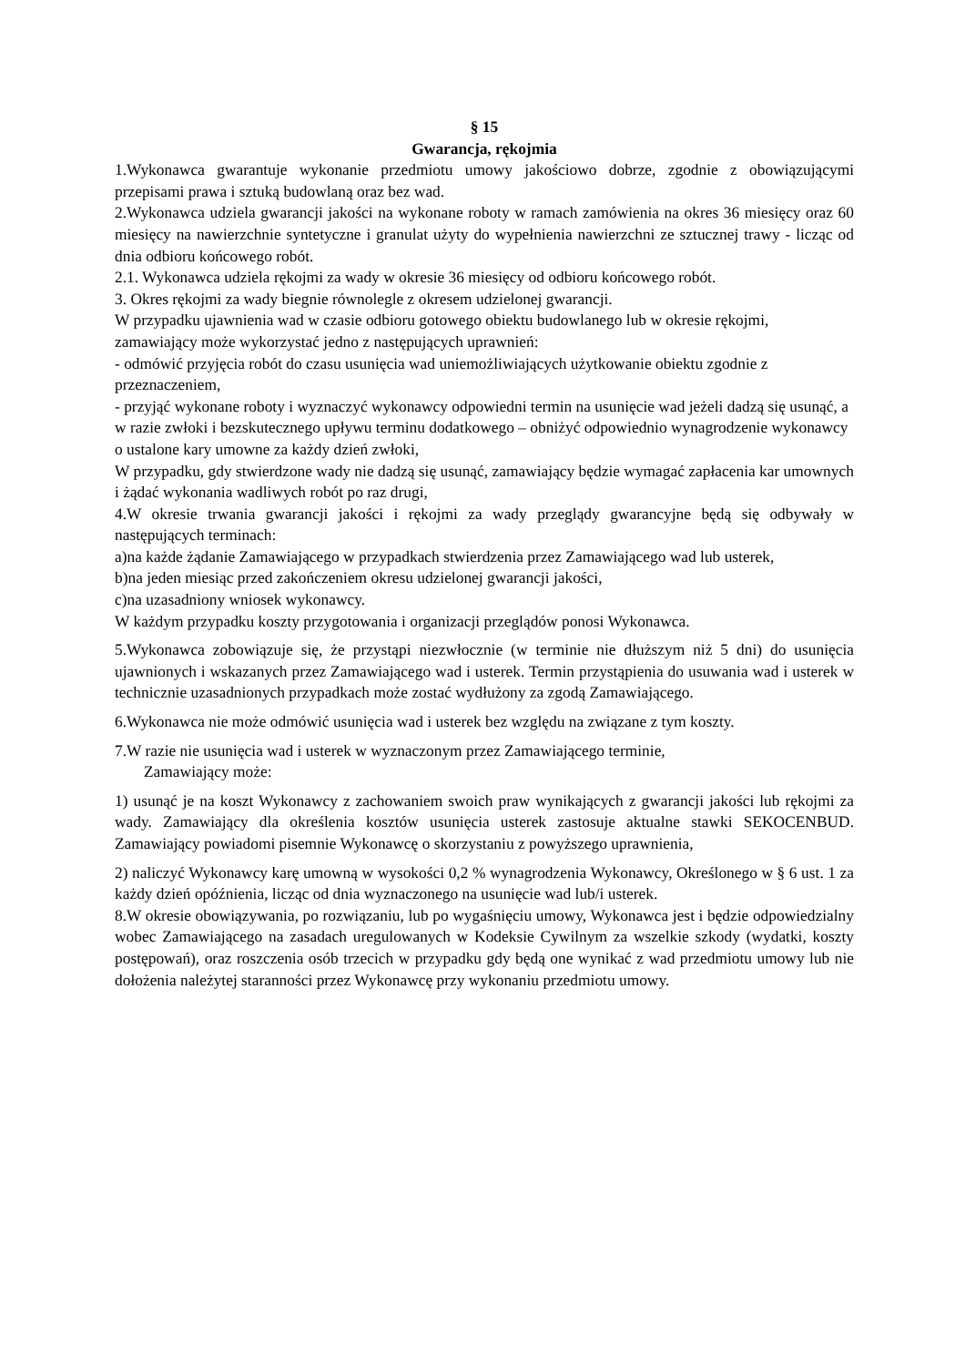§ 15
Gwarancja, rękojmia
1.Wykonawca gwarantuje wykonanie przedmiotu umowy jakościowo dobrze, zgodnie z obowiązującymi przepisami prawa i sztuką budowlaną oraz bez wad.
2.Wykonawca udziela gwarancji jakości na wykonane roboty w ramach zamówienia na okres 36 miesięcy oraz 60 miesięcy na nawierzchnie syntetyczne i granulat użyty do wypełnienia nawierzchni ze sztucznej trawy - licząc od dnia odbioru końcowego robót.
2.1. Wykonawca udziela rękojmi za wady w okresie 36 miesięcy od odbioru końcowego robót.
3. Okres rękojmi za wady biegnie równolegle z okresem udzielonej gwarancji.
W przypadku ujawnienia wad w czasie odbioru gotowego obiektu budowlanego lub w okresie rękojmi, zamawiający może wykorzystać jedno z następujących uprawnień:
- odmówić przyjęcia robót do czasu usunięcia wad uniemożliwiających użytkowanie obiektu zgodnie z przeznaczeniem,
- przyjąć wykonane roboty i wyznaczyć wykonawcy odpowiedni termin na usunięcie wad jeżeli dadzą się usunąć, a w razie zwłoki i bezskutecznego upływu terminu dodatkowego – obniżyć odpowiednio wynagrodzenie wykonawcy o ustalone kary umowne za każdy dzień zwłoki,
W przypadku, gdy stwierdzone wady nie dadzą się usunąć, zamawiający będzie wymagać zapłacenia kar umownych i żądać wykonania wadliwych robót po raz drugi,
4.W okresie trwania gwarancji jakości i rękojmi za wady przeglądy gwarancyjne będą się odbywały w następujących terminach:
a)na każde żądanie Zamawiającego w przypadkach stwierdzenia przez Zamawiającego wad lub usterek,
b)na jeden miesiąc przed zakończeniem okresu udzielonej gwarancji jakości,
c)na uzasadniony wniosek wykonawcy.
W każdym przypadku koszty przygotowania i organizacji przeglądów ponosi Wykonawca.
5.Wykonawca zobowiązuje się, że przystąpi niezwłocznie (w terminie nie dłuższym niż 5 dni) do usunięcia ujawnionych i wskazanych przez Zamawiającego wad i usterek. Termin przystąpienia do usuwania wad i usterek w technicznie uzasadnionych przypadkach może zostać wydłużony za zgodą Zamawiającego.
6.Wykonawca nie może odmówić usunięcia wad i usterek bez względu na związane z tym koszty.
7.W razie nie usunięcia wad i usterek w wyznaczonym przez Zamawiającego terminie,
Zamawiający może:
1) usunąć je na koszt Wykonawcy z zachowaniem swoich praw wynikających z gwarancji jakości lub rękojmi za wady. Zamawiający dla określenia kosztów usunięcia usterek zastosuje aktualne stawki SEKOCENBUD. Zamawiający powiadomi pisemnie Wykonawcę o skorzystaniu z powyższego uprawnienia,
2) naliczyć Wykonawcy karę umowną w wysokości 0,2 % wynagrodzenia Wykonawcy, Określonego w § 6 ust. 1 za każdy dzień opóźnienia, licząc od dnia wyznaczonego na usunięcie wad lub/i usterek.
8.W okresie obowiązywania, po rozwiązaniu, lub po wygaśnięciu umowy, Wykonawca jest i będzie odpowiedzialny wobec Zamawiającego na zasadach uregulowanych w Kodeksie Cywilnym za wszelkie szkody (wydatki, koszty postępowań), oraz roszczenia osób trzecich w przypadku gdy będą one wynikać z wad przedmiotu umowy lub nie dołożenia należytej staranności przez Wykonawcę przy wykonaniu przedmiotu umowy.